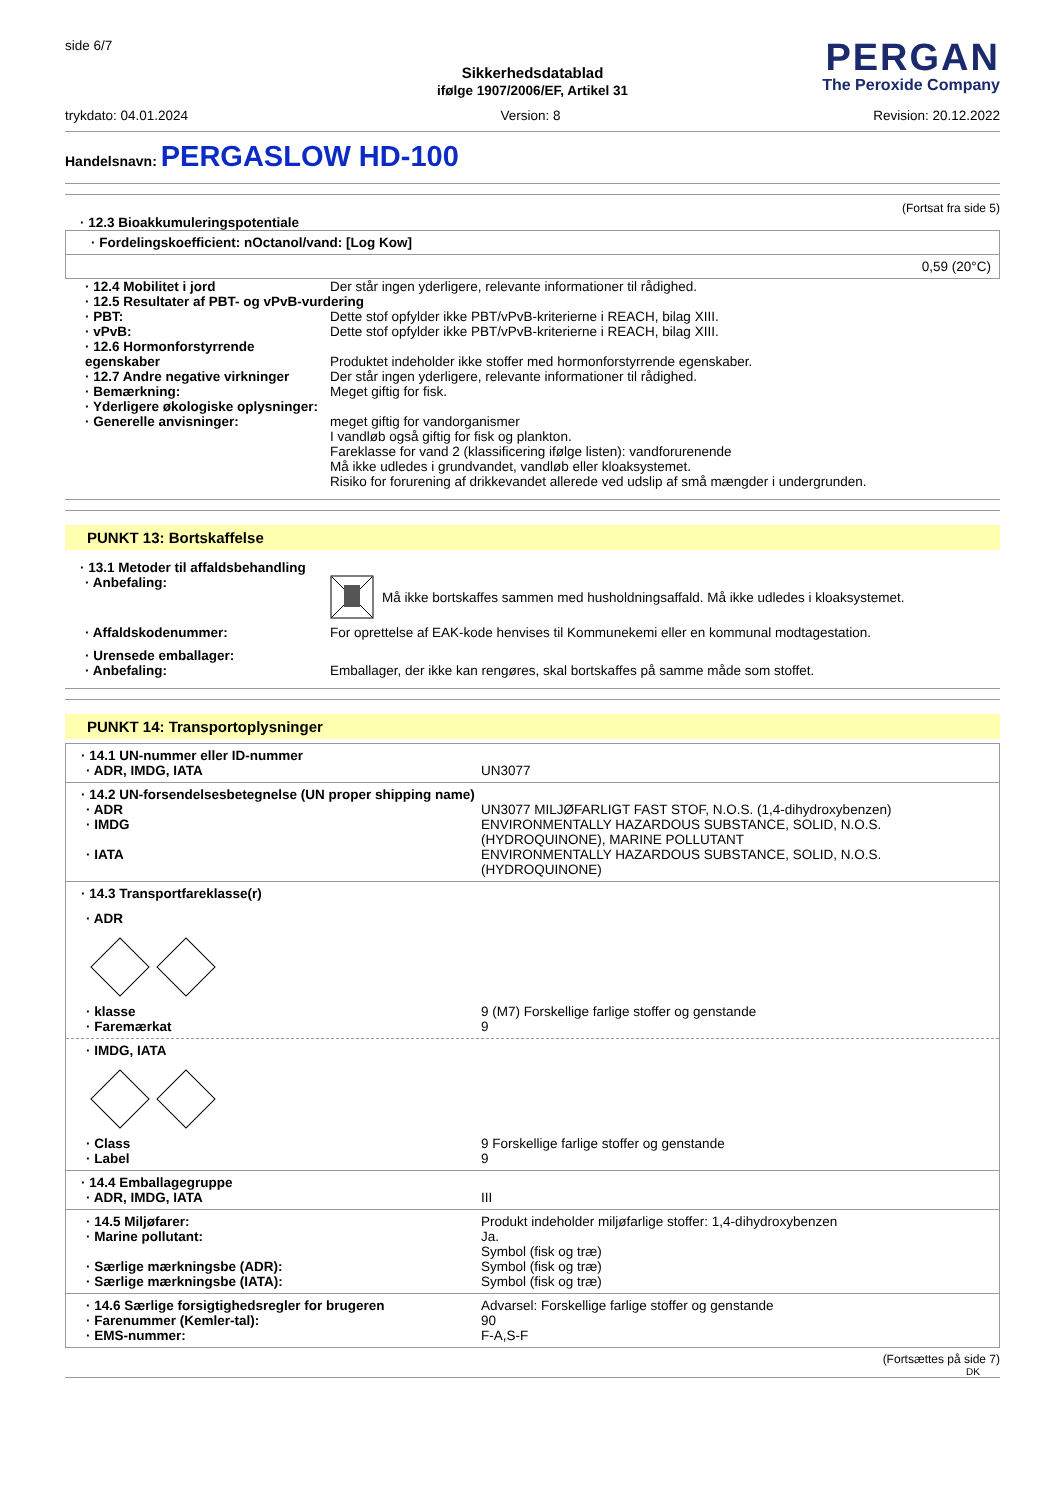side 6/7
PERGAN
The Peroxide Company
Sikkerhedsdatablad
ifølge 1907/2006/EF, Artikel 31
trykdato: 04.01.2024 Version: 8 Revision: 20.12.2022
Handelsnavn: PERGASLOW HD-100
(Fortsat fra side 5)
· 12.3 Bioakkumuleringspotentiale
· Fordelingskoefficient: nOctanol/vand: [Log Kow]
0,59 (20°C)
· 12.4 Mobilitet i jord Der står ingen yderligere, relevante informationer til rådighed.
· 12.5 Resultater af PBT- og vPvB-vurdering
· PBT: Dette stof opfylder ikke PBT/vPvB-kriterierne i REACH, bilag XIII.
· vPvB: Dette stof opfylder ikke PBT/vPvB-kriterierne i REACH, bilag XIII.
· 12.6 Hormonforstyrrende egenskaber
Produktet indeholder ikke stoffer med hormonforstyrrende egenskaber.
· 12.7 Andre negative virkninger
Der står ingen yderligere, relevante informationer til rådighed.
· Bemærkning: Meget giftig for fisk.
· Yderligere økologiske oplysninger:
· Generelle anvisninger: meget giftig for vandorganismer
I vandløb også giftig for fisk og plankton.
Fareklasse for vand 2 (klassificering ifølge listen): vandforurenende
Må ikke udledes i grundvandet, vandløb eller kloaksystemet.
Risiko for forurening af drikkevandet allerede ved udslip af små mængder i undergrunden.
PUNKT 13: Bortskaffelse
· 13.1 Metoder til affaldsbehandling
· Anbefaling: Må ikke bortskaffes sammen med husholdningsaffald. Må ikke udledes i kloaksystemet.
· Affaldskodenummer: For oprettelse af EAK-kode henvises til Kommunekemi eller en kommunal modtagestation.
· Urensede emballager:
· Anbefaling: Emballager, der ikke kan rengøres, skal bortskaffes på samme måde som stoffet.
PUNKT 14: Transportoplysninger
· 14.1 UN-nummer eller ID-nummer
· ADR, IMDG, IATA UN3077
· 14.2 UN-forsendelsesbetegnelse (UN proper shipping name)
· ADR UN3077 MILJØFARLIGT FAST STOF, N.O.S. (1,4-dihydroxybenzen)
· IMDG ENVIRONMENTALLY HAZARDOUS SUBSTANCE, SOLID, N.O.S. (HYDROQUINONE), MARINE POLLUTANT
· IATA ENVIRONMENTALLY HAZARDOUS SUBSTANCE, SOLID, N.O.S. (HYDROQUINONE)
· 14.3 Transportfareklasse(r)
· ADR
· klasse 9 (M7) Forskellige farlige stoffer og genstande
· Faremærkat 9
· IMDG, IATA
· Class 9 Forskellige farlige stoffer og genstande
· Label 9
· 14.4 Emballagegruppe
· ADR, IMDG, IATA III
· 14.5 Miljøfarer: Produkt indeholder miljøfarlige stoffer: 1,4-dihydroxybenzen
· Marine pollutant: Ja.
Symbol (fisk og træ)
· Særlige mærkningsbe (ADR): Symbol (fisk og træ)
· Særlige mærkningsbe (IATA): Symbol (fisk og træ)
· 14.6 Særlige forsigtighedsregler for brugeren Advarsel: Forskellige farlige stoffer og genstande
· Farenummer (Kemler-tal): 90
· EMS-nummer: F-A,S-F
(Fortsættes på side 7)
DK